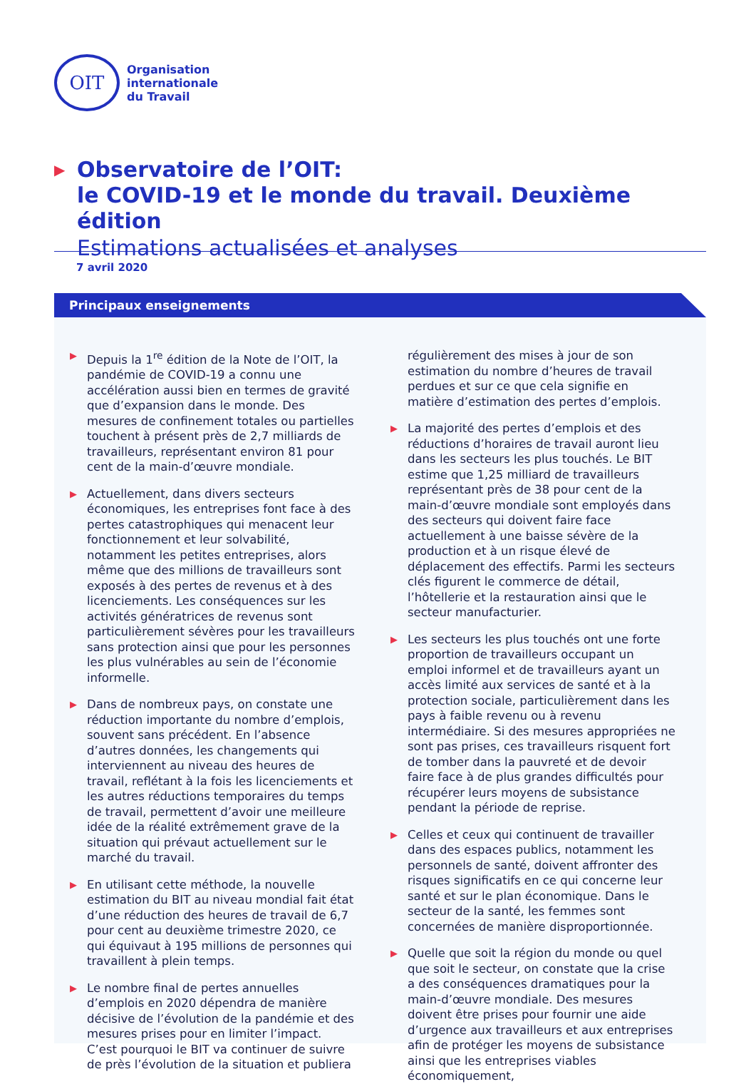OIT
Organisation
internationale
du Travail
▶
Observatoire de l’OIT:
le COVID-19 et le monde du travail. Deuxième édition
Estimations actualisées et analyses
7 avril 2020
Principaux enseignements
▶ Depuis la 1<sup>re</sup> édition de la Note de l’OIT, la pandémie de COVID-19 a connu une accélération aussi bien en termes de gravité que d’expansion dans le monde. Des mesures de confinement totales ou partielles touchent à présent près de 2,7 milliards de travailleurs, représentant environ 81 pour cent de la main-d’œuvre mondiale.
▶ Actuellement, dans divers secteurs économiques, les entreprises font face à des pertes catastrophiques qui menacent leur fonctionnement et leur solvabilité, notamment les petites entreprises, alors même que des millions de travailleurs sont exposés à des pertes de revenus et à des licenciements. Les conséquences sur les activités génératrices de revenus sont particulièrement sévères pour les travailleurs sans protection ainsi que pour les personnes les plus vulnérables au sein de l’économie informelle.
▶ Dans de nombreux pays, on constate une réduction importante du nombre d’emplois, souvent sans précédent. En l’absence d’autres données, les changements qui interviennent au niveau des heures de travail, reflétant à la fois les licenciements et les autres réductions temporaires du temps de travail, permettent d’avoir une meilleure idée de la réalité extrêmement grave de la situation qui prévaut actuellement sur le marché du travail.
▶ En utilisant cette méthode, la nouvelle estimation du BIT au niveau mondial fait état d’une réduction des heures de travail de 6,7 pour cent au deuxième trimestre 2020, ce qui équivaut à 195 millions de personnes qui travaillent à plein temps.
▶ Le nombre final de pertes annuelles d’emplois en 2020 dépendra de manière décisive de l’évolution de la pandémie et des mesures prises pour en limiter l’impact. C’est pourquoi le BIT va continuer de suivre de près l’évolution de la situation et publiera régulièrement des mises à jour de son estimation du nombre d’heures de travail perdues et sur ce que cela signifie en matière d’estimation des pertes d’emplois.
▶ La majorité des pertes d’emplois et des réductions d’horaires de travail auront lieu dans les secteurs les plus touchés. Le BIT estime que 1,25 milliard de travailleurs représentant près de 38 pour cent de la main-d’œuvre mondiale sont employés dans des secteurs qui doivent faire face actuellement à une baisse sévère de la production et à un risque élevé de déplacement des effectifs. Parmi les secteurs clés figurent le commerce de détail, l’hôtellerie et la restauration ainsi que le secteur manufacturier.
▶ Les secteurs les plus touchés ont une forte proportion de travailleurs occupant un emploi informel et de travailleurs ayant un accès limité aux services de santé et à la protection sociale, particulièrement dans les pays à faible revenu ou à revenu intermédiaire. Si des mesures appropriées ne sont pas prises, ces travailleurs risquent fort de tomber dans la pauvreté et de devoir faire face à de plus grandes difficultés pour récupérer leurs moyens de subsistance pendant la période de reprise.
▶ Celles et ceux qui continuent de travailler dans des espaces publics, notamment les personnels de santé, doivent affronter des risques significatifs en ce qui concerne leur santé et sur le plan économique. Dans le secteur de la santé, les femmes sont concernées de manière disproportionnée.
▶ Quelle que soit la région du monde ou quel que soit le secteur, on constate que la crise a des conséquences dramatiques pour la main-d’œuvre mondiale. Des mesures doivent être prises pour fournir une aide d’urgence aux travailleurs et aux entreprises afin de protéger les moyens de subsistance ainsi que les entreprises viables économiquement,